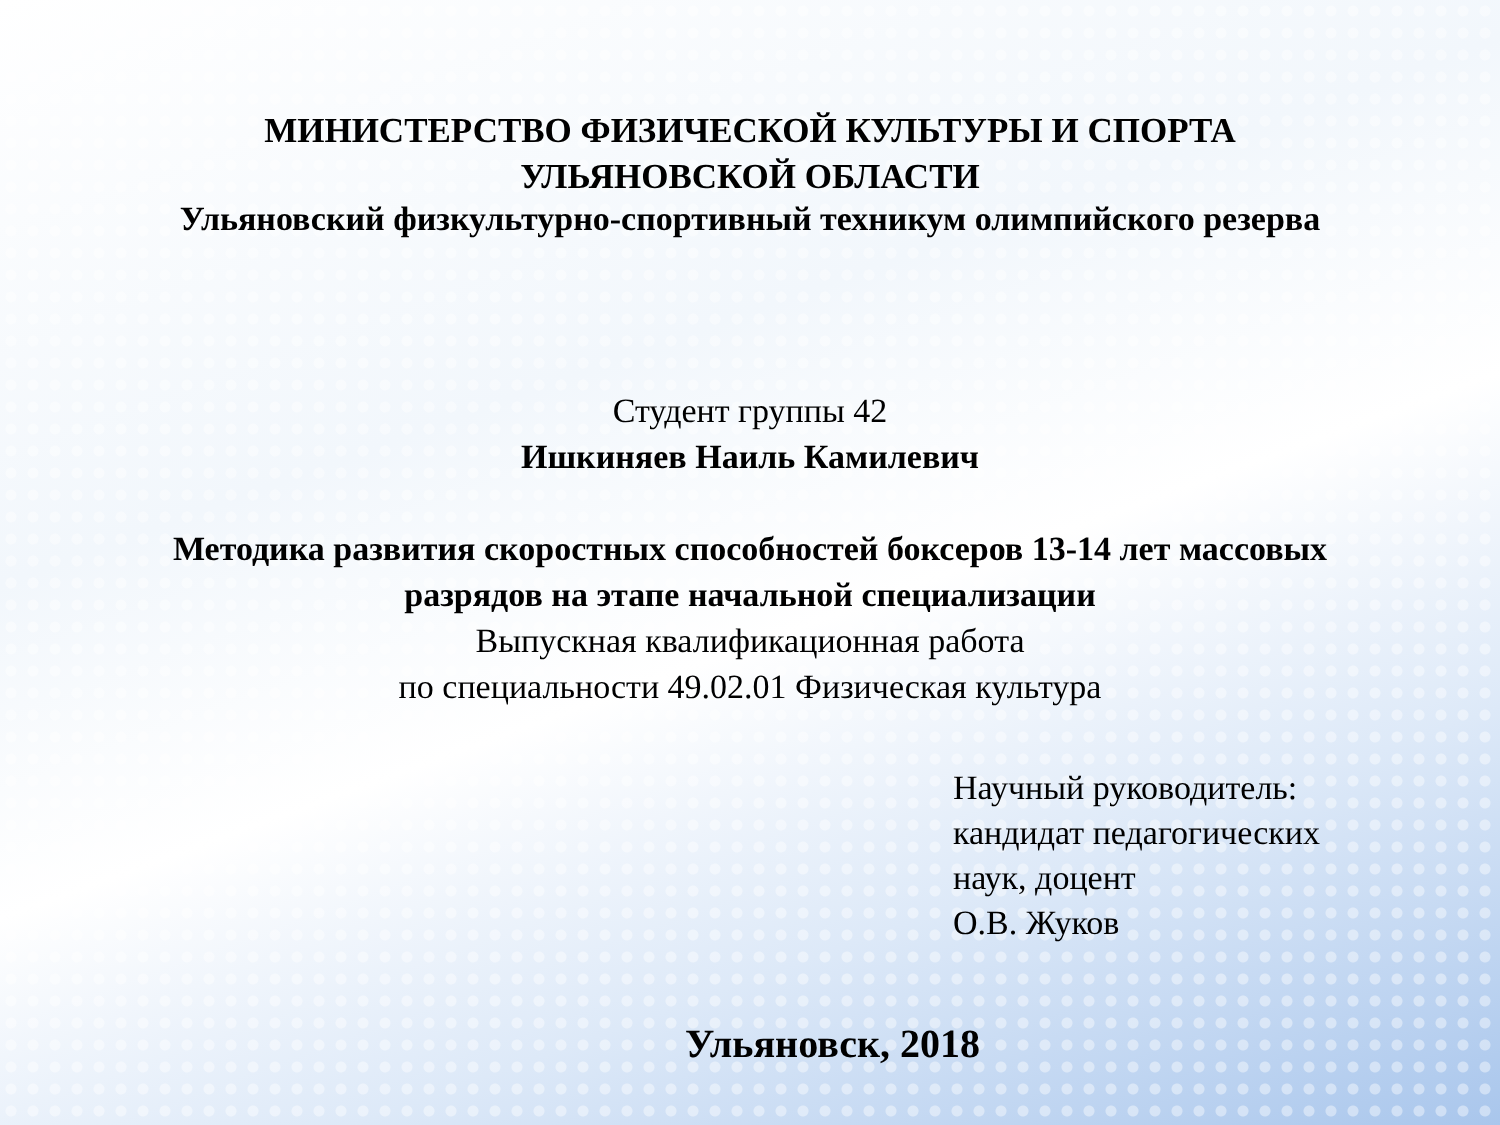МИНИСТЕРСТВО ФИЗИЧЕСКОЙ КУЛЬТУРЫ И СПОРТА
УЛЬЯНОВСКОЙ ОБЛАСТИ
Ульяновский физкультурно-спортивный техникум олимпийского резерва
Студент группы 42
Ишкиняев Наиль Камилевич
Методика развития скоростных способностей боксеров 13-14 лет массовых разрядов на этапе начальной специализации
Выпускная квалификационная работа
по специальности 49.02.01 Физическая культура
Научный руководитель:
кандидат педагогических
наук, доцент
О.В. Жуков
Ульяновск, 2018